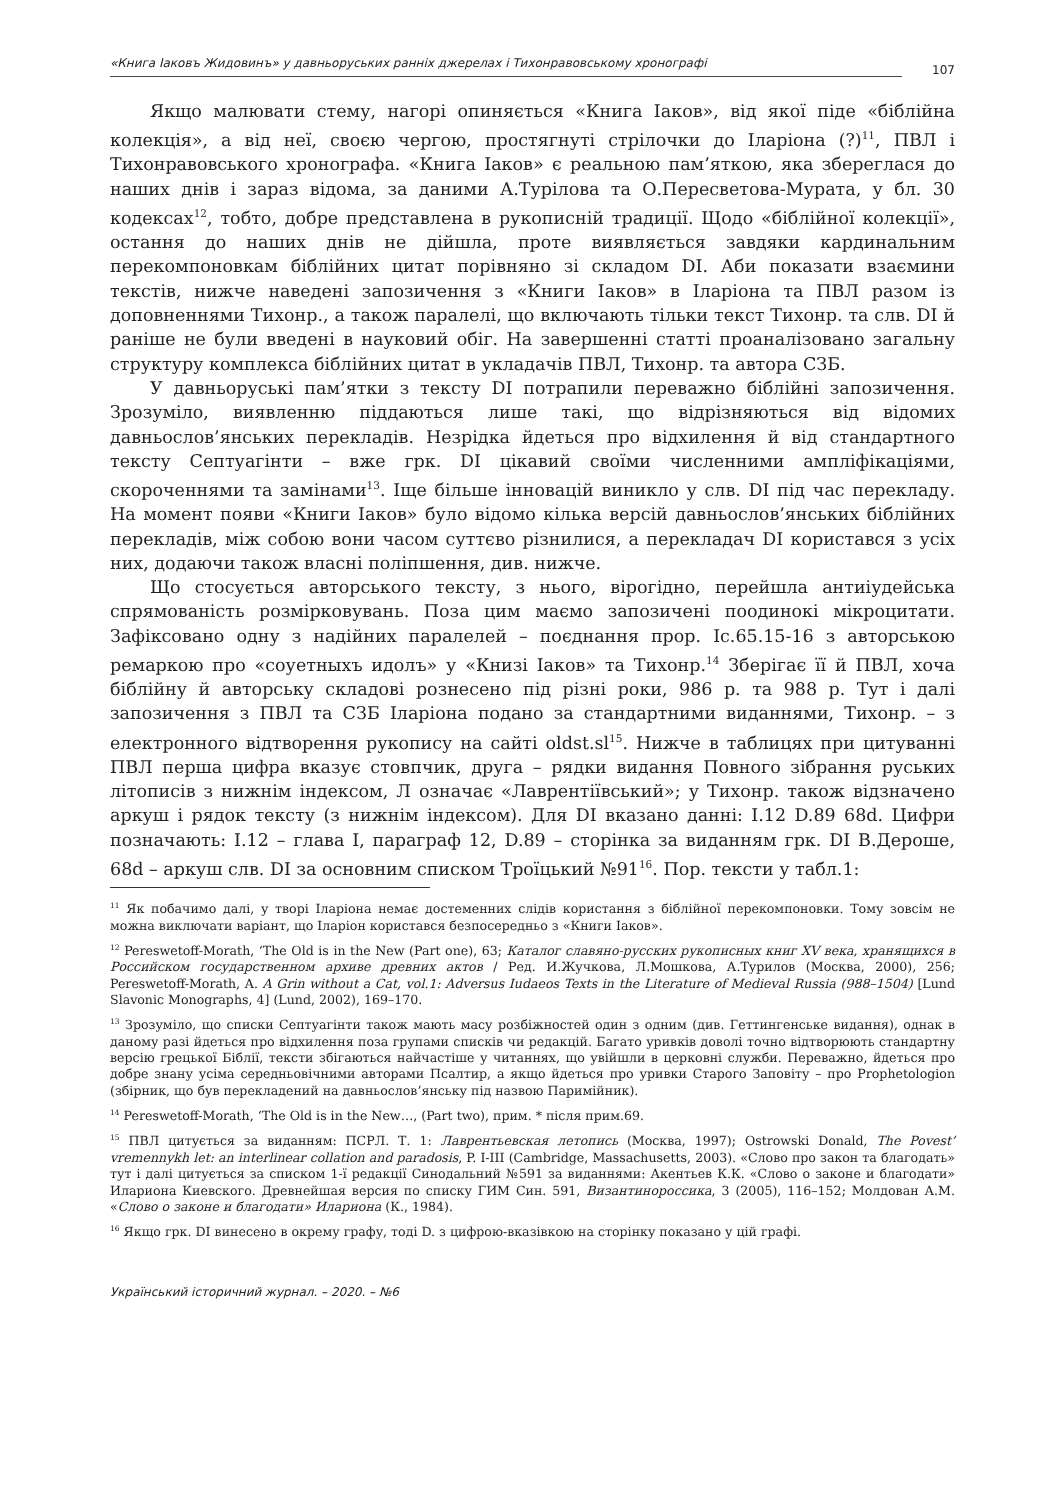«Книга Іаковъ Жидовинъ» у давньоруських ранніх джерелах і Тихонравовському хронографі 107
Якщо малювати стему, нагорі опиняється «Книга Іаков», від якої піде «біблійна колекція», а від неї, своєю чергою, простягнуті стрілочки до Іларіона (?)<sup>11</sup>, ПВЛ і Тихонравовського хронографа. «Книга Іаков» є реальною пам’яткою, яка збереглася до наших днів і зараз відома, за даними А.Турілова та О.Пересветова-Мурата, у бл. 30 кодексах<sup>12</sup>, тобто, добре представлена в рукописній традиції. Щодо «біблійної колекції», остання до наших днів не дійшла, проте виявляється завдяки кардинальним перекомпоновкам біблійних цитат порівняно зі складом DI. Аби показати взаємини текстів, нижче наведені запозичення з «Книги Іаков» в Іларіона та ПВЛ разом із доповненнями Тихонр., а також паралелі, що включають тільки текст Тихонр. та слв. DI й раніше не були введені в науковий обіг. На завершенні статті проаналізовано загальну структуру комплекса біблійних цитат в укладачів ПВЛ, Тихонр. та автора СЗБ.
У давньоруські пам’ятки з тексту DI потрапили переважно біблійні запозичення. Зрозуміло, виявленню піддаються лише такі, що відрізняються від відомих давньослов’янських перекладів. Незрідка йдеться про відхилення й від стандартного тексту Септуагінти – вже грк. DI цікавий своїми численними ампліфікаціями, скороченнями та замінами<sup>13</sup>. Іще більше інновацій виникло у слв. DI під час перекладу. На момент появи «Книги Іаков» було відомо кілька версій давньослов’янських біблійних перекладів, між собою вони часом суттєво різнилися, а перекладач DI користався з усіх них, додаючи також власні поліпшення, див. нижче.
Що стосується авторського тексту, з нього, вірогідно, перейшла антиіудейська спрямованість розмірковувань. Поза цим маємо запозичені поодинокі мікроцитати. Зафіксовано одну з надійних паралелей – поєднання прор. Іс.65.15-16 з авторською ремаркою про «соуетныхъ идолъ» у «Книзі Іаков» та Тихонр.<sup>14</sup> Зберігає її й ПВЛ, хоча біблійну й авторську складові рознесено під різні роки, 986 р. та 988 р. Тут і далі запозичення з ПВЛ та СЗБ Іларіона подано за стандартними виданнями, Тихонр. – з електронного відтворення рукопису на сайті oldst.sl<sup>15</sup>. Нижче в таблицях при цитуванні ПВЛ перша цифра вказує стовпчик, друга – рядки видання Повного зібрання руських літописів з нижнім індексом, Л означає «Лаврентіївський»; у Тихонр. також відзначено аркуш і рядок тексту (з нижнім індексом). Для DI вказано данні: I.12 D.89 68d. Цифри позначають: I.12 – глава I, параграф 12, D.89 – сторінка за виданням грк. DI В.Дероше, 68d – аркуш слв. DI за основним списком Троїцький №91<sup>16</sup>. Пор. тексти у табл.1:
<sup>11</sup> Як побачимо далі, у творі Іларіона немає достеменних слідів користання з біблійної перекомпоновки. Тому зовсім не можна виключати варіант, що Іларіон користався безпосередньо з «Книги Іаков».
<sup>12</sup> Pereswetoff-Morath, ‘The Old is in the New (Part one), 63; Каталог славяно-русских рукописных книг XV века, хранящихся в Российском государственном архиве древних актов / Ред. И.Жучкова, Л.Мошкова, А.Турилов (Москва, 2000), 256; Pereswetoff-Morath, A. A Grin without a Cat, vol.1: Adversus Iudaeos Texts in the Literature of Medieval Russia (988–1504) [Lund Slavonic Monographs, 4] (Lund, 2002), 169–170.
<sup>13</sup> Зрозуміло, що списки Септуагінти також мають масу розбіжностей один з одним (див. Геттингенське видання), однак в даному разі йдеться про відхилення поза групами списків чи редакцій. Багато уривків доволі точно відтворюють стандартну версію грецької Біблії, тексти збігаються найчастіше у читаннях, що увійшли в церковні служби. Переважно, йдеться про добре знану усіма середньовічними авторами Псалтир, а якщо йдеться про уривки Старого Заповіту – про Prophetologion (збірник, що був перекладений на давньослов’янську під назвою Паримійник).
<sup>14</sup> Pereswetoff-Morath, ‘The Old is in the New…, (Part two), прим. * після прим.69.
<sup>15</sup> ПВЛ цитується за виданням: ПСРЛ. Т. 1: Лаврентьевская летопись (Москва, 1997); Ostrowski Donald, The Povest’ vremennykh let: an interlinear collation and paradosis, P. I-III (Cambridge, Massachusetts, 2003). «Слово про закон та благодать» тут і далі цитується за списком 1-ї редакції Синодальний №591 за виданнями: Акентьев К.К. «Слово о законе и благодати» Илариона Киевского. Древнейшая версия по списку ГИМ Син. 591, Византинороссика, 3 (2005), 116–152; Молдован А.М. «Слово о законе и благодати» Илариона (К., 1984).
<sup>16</sup> Якщо грк. DI винесено в окрему графу, тоді D. з цифрою-вказівкою на сторінку показано у цій графі.
Український історичний журнал. – 2020. – №6